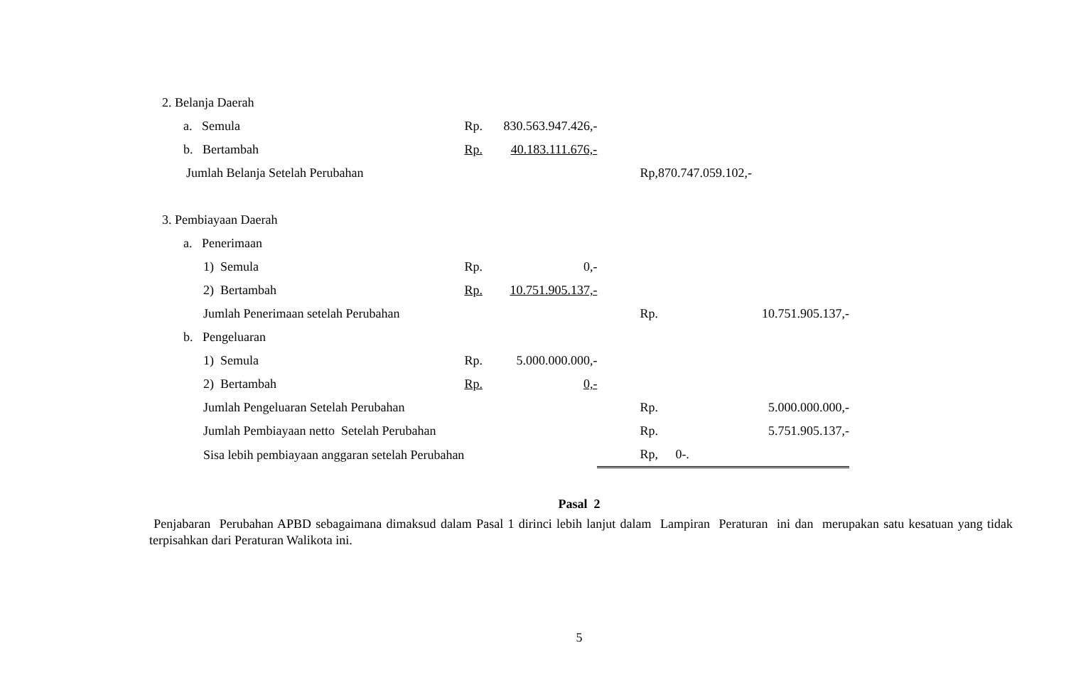| 2. Belanja Daerah | | | | | |
| a. Semula | Rp. | 830.563.947.426,- | | | |
| b. Bertambah | Rp. | 40.183.111.676,- | | | |
| Jumlah Belanja Setelah Perubahan | | | | Rp,870.747.059.102,- | |
| 3. Pembiayaan Daerah | | | | | |
| a. Penerimaan | | | | | |
| 1) Semula | Rp. | 0,- | | | |
| 2) Bertambah | Rp. | 10.751.905.137,- | | | |
| Jumlah Penerimaan setelah Perubahan | | | | Rp. | 10.751.905.137,- |
| b. Pengeluaran | | | | | |
| 1) Semula | Rp. | 5.000.000.000,- | | | |
| 2) Bertambah | Rp. | 0,- | | | |
| Jumlah Pengeluaran Setelah Perubahan | | | | Rp. | 5.000.000.000,- |
| Jumlah Pembiayaan netto Setelah Perubahan | | | | Rp. | 5.751.905.137,- |
| Sisa lebih pembiayaan anggaran setelah Perubahan | | | | Rp, | 0-. |
Pasal 2
Penjabaran Perubahan APBD sebagaimana dimaksud dalam Pasal 1 dirinci lebih lanjut dalam Lampiran Peraturan ini dan merupakan satu kesatuan yang tidak terpisahkan dari Peraturan Walikota ini.
5